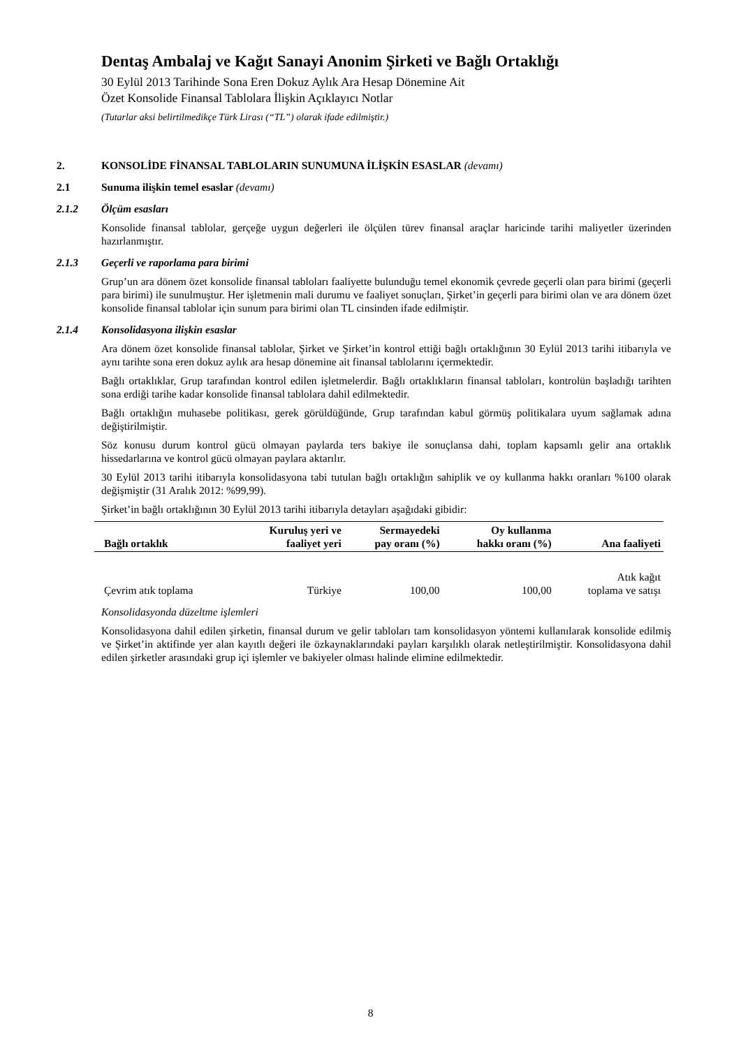Dentaş Ambalaj ve Kağıt Sanayi Anonim Şirketi ve Bağlı Ortaklığı
30 Eylül 2013 Tarihinde Sona Eren Dokuz Aylık Ara Hesap Dönemine Ait
Özet Konsolide Finansal Tablolara İlişkin Açıklayıcı Notlar
(Tutarlar aksi belirtilmedikçe Türk Lirası (“TL”) olarak ifade edilmiştir.)
2. KONSOLİDE FİNANSAL TABLOLARIN SUNUMUNA İLİŞKİN ESASLAR (devamı)
2.1 Sunuma ilişkin temel esaslar (devamı)
2.1.2 Ölçüm esasları
Konsolide finansal tablolar, gerçeğe uygun değerleri ile ölçülen türev finansal araçlar haricinde tarihi maliyetler üzerinden hazırlanmıştır.
2.1.3 Geçerli ve raporlama para birimi
Grup’un ara dönem özet konsolide finansal tabloları faaliyette bulunduğu temel ekonomik çevrede geçerli olan para birimi (geçerli para birimi) ile sunulmuştur. Her işletmenin mali durumu ve faaliyet sonuçları, Şirket’in geçerli para birimi olan ve ara dönem özet konsolide finansal tablolar için sunum para birimi olan TL cinsinden ifade edilmiştir.
2.1.4 Konsolidasyona ilişkin esaslar
Ara dönem özet konsolide finansal tablolar, Şirket ve Şirket’in kontrol ettiği bağlı ortaklığının 30 Eylül 2013 tarihi itibarıyla ve aynı tarihte sona eren dokuz aylık ara hesap dönemine ait finansal tablolarını içermektedir.
Bağlı ortaklıklar, Grup tarafından kontrol edilen işletmelerdir. Bağlı ortaklıkların finansal tabloları, kontrolün başladığı tarihten sona erdiği tarihe kadar konsolide finansal tablolara dahil edilmektedir.
Bağlı ortaklığın muhasebe politikası, gerek görüldüğünde, Grup tarafından kabul görmüş politikalara uyum sağlamak adına değiştirilmiştir.
Söz konusu durum kontrol gücü olmayan paylarda ters bakiye ile sonuçlansa dahi, toplam kapsamlı gelir ana ortaklık hissedarlarına ve kontrol gücü olmayan paylara aktarılır.
30 Eylül 2013 tarihi itibarıyla konsolidasyona tabi tutulan bağlı ortaklığın sahiplik ve oy kullanma hakkı oranları %100 olarak değişmiştir (31 Aralık 2012: %99,99).
Şirket’in bağlı ortaklığının 30 Eylül 2013 tarihi itibarıyla detayları aşağıdaki gibidir:
| Bağlı ortaklık | Kuruluş yeri ve faaliyet yeri | Sermayedeki pay oranı (%) | Oy kullanma hakkı oranı (%) | Ana faaliyeti |
| --- | --- | --- | --- | --- |
| Çevrim atık toplama | Türkiye | 100,00 | 100,00 | Atık kağıt toplama ve satışı |
Konsolidasyonda düzeltme işlemleri
Konsolidasyona dahil edilen şirketin, finansal durum ve gelir tabloları tam konsolidasyon yöntemi kullanılarak konsolide edilmiş ve Şirket’in aktifinde yer alan kayıtlı değeri ile özkaynaklarındaki payları karşılıklı olarak netleştirilmiştir. Konsolidasyona dahil edilen şirketler arasındaki grup içi işlemler ve bakiyeler olması halinde elimine edilmektedir.
8